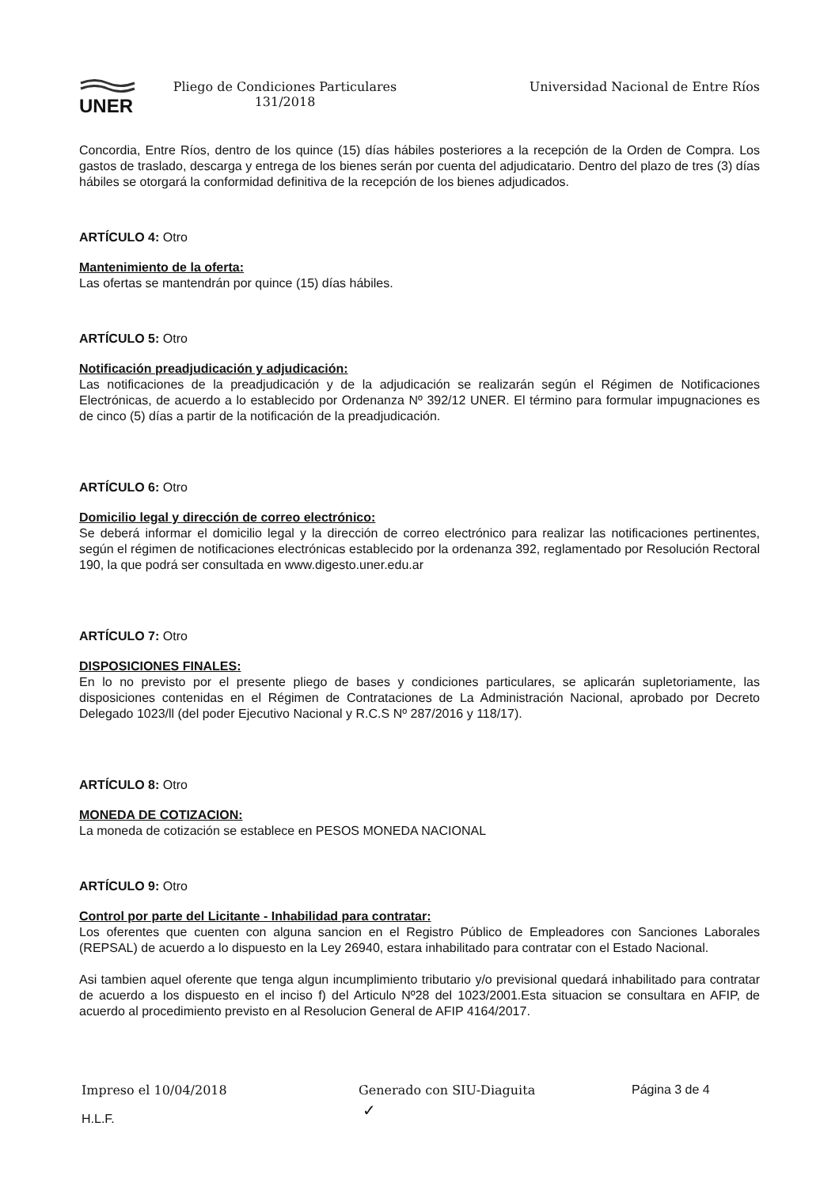UNER
Pliego de Condiciones Particulares
131/2018
Universidad Nacional de Entre Ríos
Concordia, Entre Ríos, dentro de los quince (15) días hábiles posteriores a la recepción de la Orden de Compra. Los gastos de traslado, descarga y entrega de los bienes serán por cuenta del adjudicatario. Dentro del plazo de tres (3) días hábiles se otorgará la conformidad definitiva de la recepción de los bienes adjudicados.
ARTÍCULO 4: Otro
Mantenimiento de la oferta:
Las ofertas se mantendrán por quince (15) días hábiles.
ARTÍCULO 5: Otro
Notificación preadjudicación y adjudicación:
Las notificaciones de la preadjudicación y de la adjudicación se realizarán según el Régimen de Notificaciones Electrónicas, de acuerdo a lo establecido por Ordenanza Nº 392/12 UNER. El término para formular impugnaciones es de cinco (5) días a partir de la notificación de la preadjudicación.
ARTÍCULO 6: Otro
Domicilio legal y dirección de correo electrónico:
Se deberá informar el domicilio legal y la dirección de correo electrónico para realizar las notificaciones pertinentes, según el régimen de notificaciones electrónicas establecido por la ordenanza 392, reglamentado por Resolución Rectoral 190, la que podrá ser consultada en www.digesto.uner.edu.ar
ARTÍCULO 7: Otro
DISPOSICIONES FINALES:
En lo no previsto por el presente pliego de bases y condiciones particulares, se aplicarán supletoriamente, las disposiciones contenidas en el Régimen de Contrataciones de La Administración Nacional, aprobado por Decreto Delegado 1023/ll (del poder Ejecutivo Nacional y R.C.S Nº 287/2016 y 118/17).
ARTÍCULO 8: Otro
MONEDA DE COTIZACION:
La moneda de cotización se establece en PESOS MONEDA NACIONAL
ARTÍCULO 9: Otro
Control por parte del Licitante - Inhabilidad para contratar:
Los oferentes que cuenten con alguna sancion en el Registro Público de Empleadores con Sanciones Laborales (REPSAL) de acuerdo a lo dispuesto en la Ley 26940, estara inhabilitado para contratar con el Estado Nacional.
Asi tambien aquel oferente que tenga algun incumplimiento tributario y/o previsional quedará inhabilitado para contratar de acuerdo a los dispuesto en el inciso f) del Articulo Nº28 del 1023/2001.Esta situacion se consultara en AFIP, de acuerdo al procedimiento previsto en al Resolucion General de AFIP 4164/2017.
Impreso el 10/04/2018 Generado con SIU-Diaguita Página 3 de 4
H.L.F. ✓